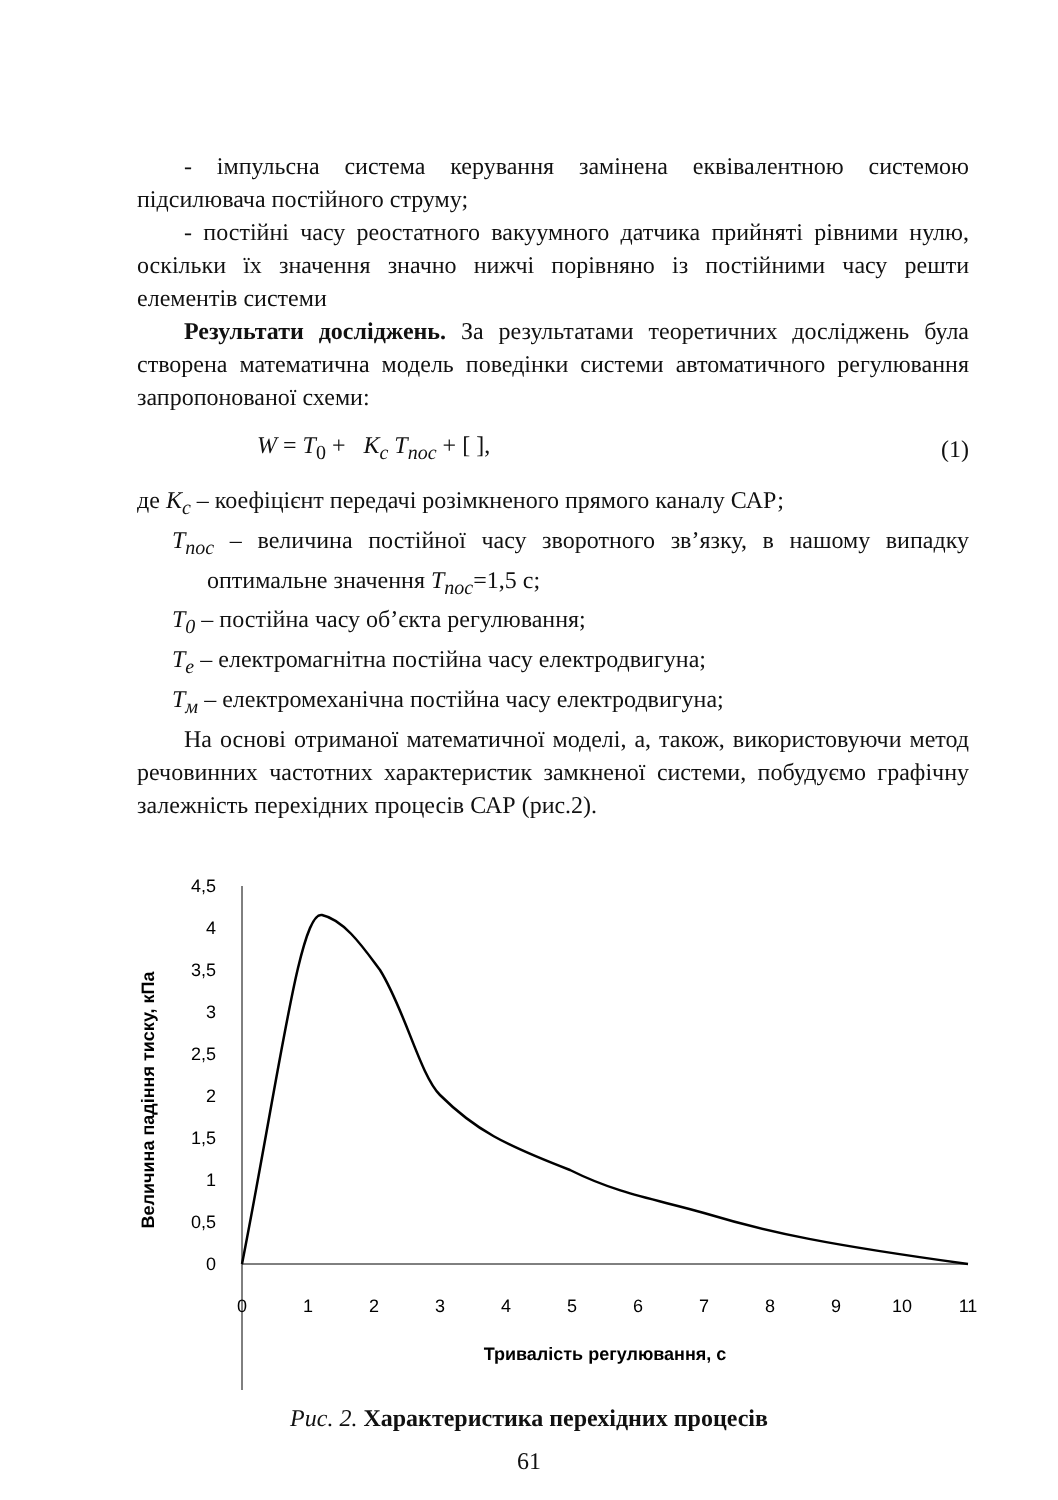- імпульсна система керування замінена еквівалентною системою підсилювача постійного струму;
- постійні часу реостатного вакуумного датчика прийняті рівними нулю, оскільки їх значення значно нижчі порівняно із постійними часу решти елементів системи
Результати досліджень. За результатами теоретичних досліджень була створена математична модель поведінки системи автоматичного регулювання запропонованої схеми:
W = T<sub>0</sub> + K<sub>c</sub> T<sub>пос</sub> + [ ], (1)
де K<sub>c</sub> – коефіцієнт передачі розімкненого прямого каналу САР;
T<sub>пос</sub> – величина постійної часу зворотного зв’язку, в нашому випадку оптимальне значення T<sub>пос</sub>=1,5 с;
T<sub>0</sub> – постійна часу об’єкта регулювання;
T<sub>e</sub> – електромагнітна постійна часу електродвигуна;
T<sub>м</sub> – електромеханічна постійна часу електродвигуна;
На основі отриманої математичної моделі, а, також, використовуючи метод речовинних частотних характеристик замкненої системи, побудуємо графічну залежність перехідних процесів САР (рис.2).
4,5
4
3,5
3
2,5
2
1,5
1
0,5
0
0
1
2
3
4
5
6
7
8
9
10
11
Тривалість регулювання, с
Величина падіння тиску, кПа
Рис. 2. Характеристика перехідних процесів
61